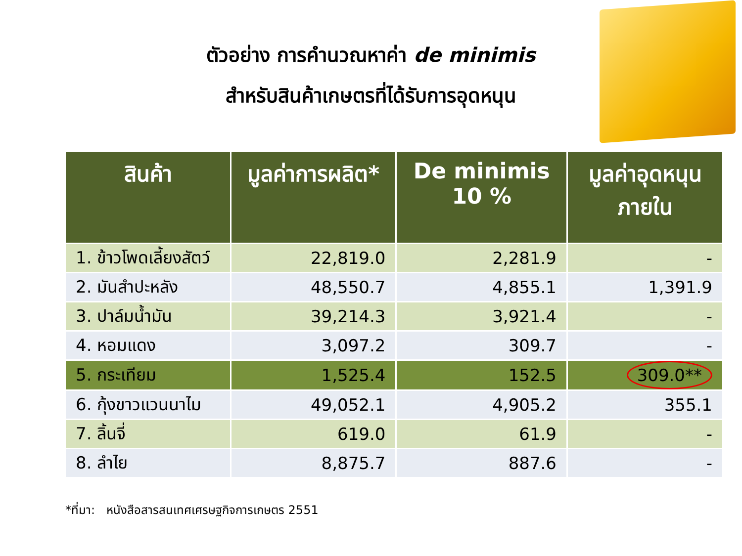ตัวอย่าง การคำนวณหาค่า de minimis
สำหรับสินค้าเกษตรที่ได้รับการอุดหนุน
| สินค้า | มูลค่าการผลิต* | De minimis 10 % | มูลค่าอุดหนุน ภายใน |
| --- | --- | --- | --- |
| 1. ข้าวโพดเลี้ยงสัตว์ | 22,819.0 | 2,281.9 | - |
| 2. มันสำปะหลัง | 48,550.7 | 4,855.1 | 1,391.9 |
| 3. ปาล์มน้ำมัน | 39,214.3 | 3,921.4 | - |
| 4. หอมแดง | 3,097.2 | 309.7 | - |
| 5. กระเทียม | 1,525.4 | 152.5 | 309.0** |
| 6. กุ้งขาวแวนนาไม | 49,052.1 | 4,905.2 | 355.1 |
| 7. ลิ้นจี่ | 619.0 | 61.9 | - |
| 8. ลำไย | 8,875.7 | 887.6 | - |
*ที่มา: หนังสือสารสนเทศเศรษฐกิจการเกษตร 2551